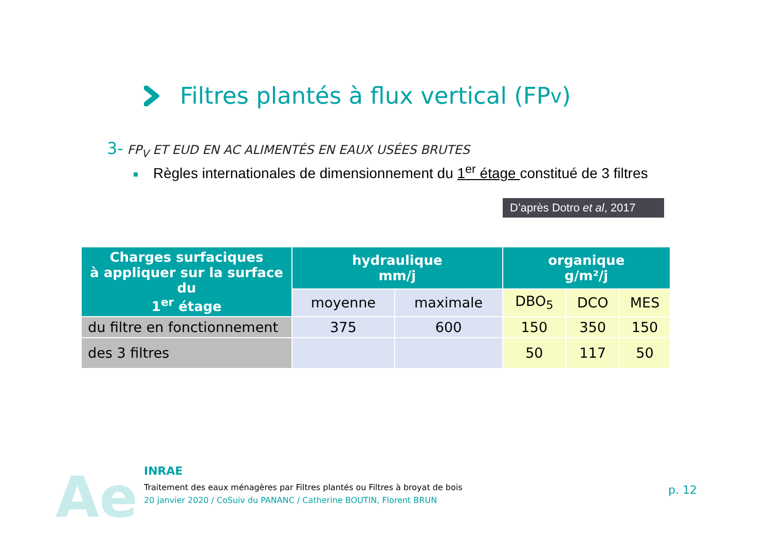Filtres plantés à flux vertical (FP<sub>v</sub>)
3- FP<sub>V</sub> ET EUD EN AC ALIMENTÉS EN EAUX USÉES BRUTES
Règles internationales de dimensionnement du 1<sup>er</sup> étage constitué de 3 filtres
D’après Dotro et al, 2017
| Charges surfaciques à appliquer sur la surface du 1<sup>er</sup> étage | hydraulique mm/j | | organique g/m²/j | | |
| --- | --- | --- | --- | --- | --- |
| | moyenne | maximale | DBO<sub>5</sub> | DCO | MES |
| du filtre en fonctionnement | 375 | 600 | 150 | 350 | 150 |
| des 3 filtres | | | 50 | 117 | 50 |
Ae
INRAE
Traitement des eaux ménagères par Filtres plantés ou Filtres à broyat de bois
20 janvier 2020 / CoSuiv du PANANC / Catherine BOUTIN, Florent BRUN
p. 12